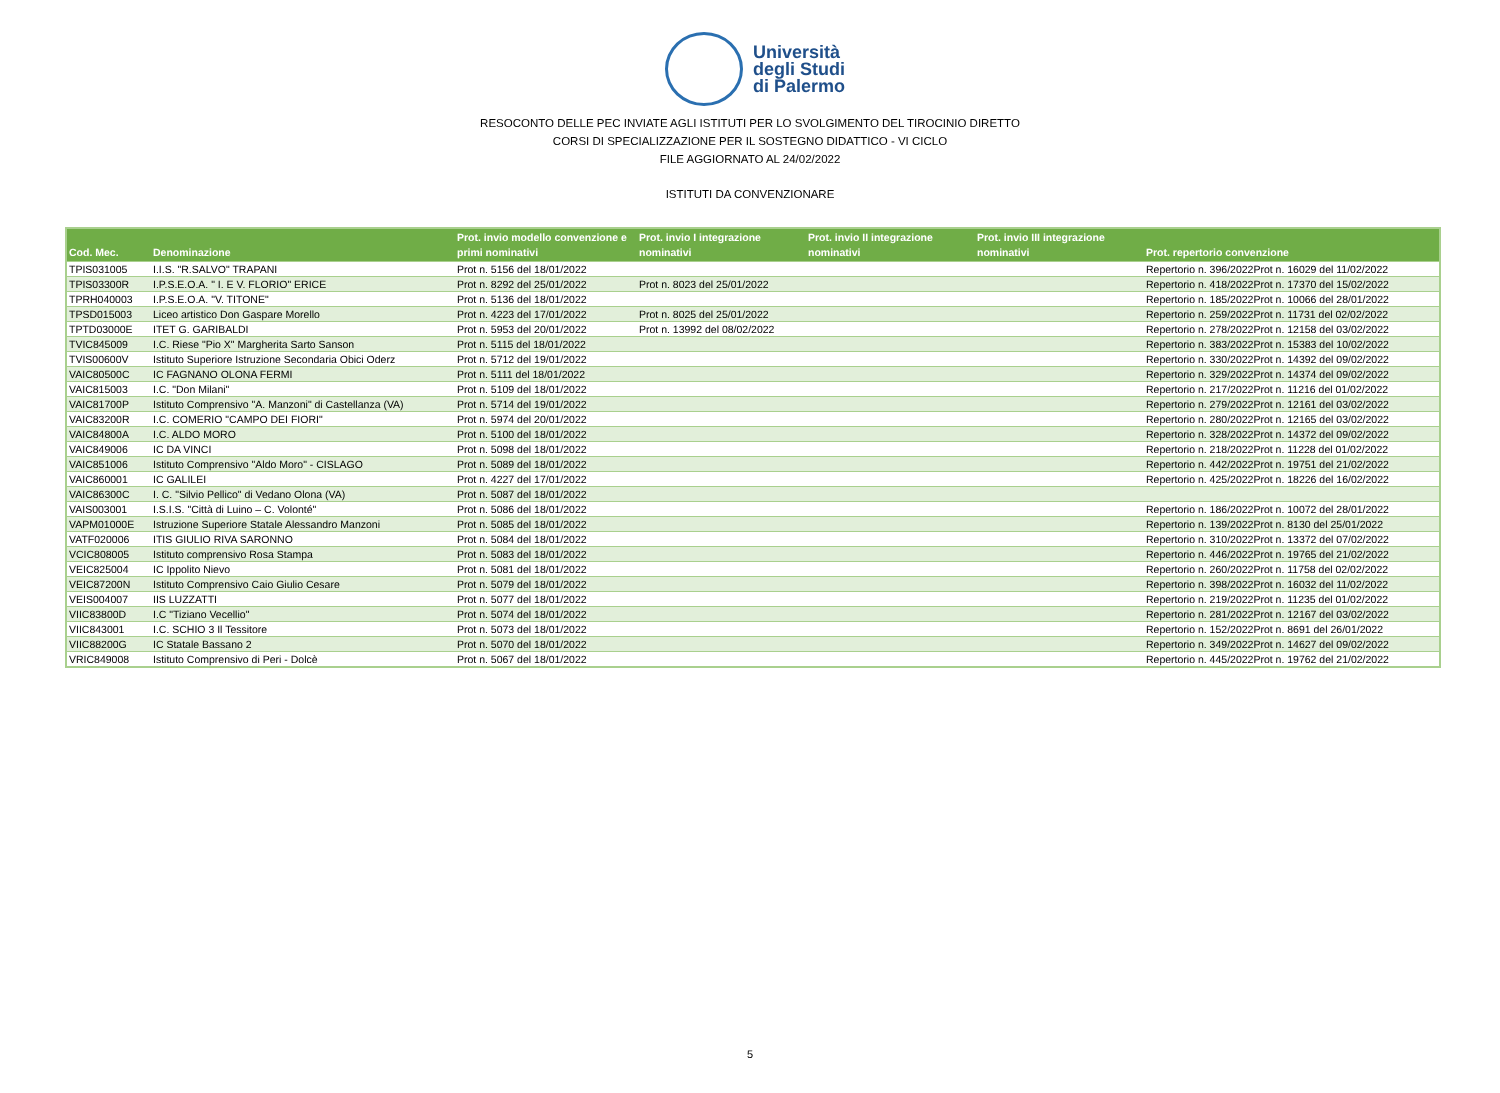Università
degli Studi
di Palermo
RESOCONTO DELLE PEC INVIATE AGLI ISTITUTI PER LO SVOLGIMENTO DEL TIROCINIO DIRETTO
CORSI DI SPECIALIZZAZIONE PER IL SOSTEGNO DIDATTICO - VI CICLO
FILE AGGIORNATO AL 24/02/2022
ISTITUTI DA CONVENZIONARE
| Cod. Mec. | Denominazione | Prot. invio modello convenzione e primi nominativi | Prot. invio I integrazione nominativi | Prot. invio II integrazione nominativi | Prot. invio III integrazione nominativi | Prot. repertorio convenzione |
| --- | --- | --- | --- | --- | --- | --- |
| TPIS031005 | I.I.S. "R.SALVO" TRAPANI | Prot n. 5156 del 18/01/2022 | | | | Repertorio n. 396/2022Prot n. 16029 del 11/02/2022 |
| TPIS03300R | I.P.S.E.O.A. " I. E V. FLORIO" ERICE | Prot n. 8292 del 25/01/2022 | Prot n. 8023 del 25/01/2022 | | | Repertorio n. 418/2022Prot n. 17370 del 15/02/2022 |
| TPRH040003 | I.P.S.E.O.A. "V. TITONE" | Prot n. 5136 del 18/01/2022 | | | | Repertorio n. 185/2022Prot n. 10066 del 28/01/2022 |
| TPSD015003 | Liceo artistico Don Gaspare Morello | Prot n. 4223 del 17/01/2022 | Prot n. 8025 del 25/01/2022 | | | Repertorio n. 259/2022Prot n. 11731 del 02/02/2022 |
| TPTD03000E | ITET G. GARIBALDI | Prot n. 5953 del 20/01/2022 | Prot n. 13992 del 08/02/2022 | | | Repertorio n. 278/2022Prot n. 12158 del 03/02/2022 |
| TVIC845009 | I.C. Riese "Pio X" Margherita Sarto Sanson | Prot n. 5115 del 18/01/2022 | | | | Repertorio n. 383/2022Prot n. 15383 del 10/02/2022 |
| TVIS00600V | Istituto Superiore Istruzione Secondaria Obici Oderz | Prot n. 5712 del 19/01/2022 | | | | Repertorio n. 330/2022Prot n. 14392 del 09/02/2022 |
| VAIC80500C | IC FAGNANO OLONA FERMI | Prot n. 5111 del 18/01/2022 | | | | Repertorio n. 329/2022Prot n. 14374 del 09/02/2022 |
| VAIC815003 | I.C. "Don Milani" | Prot n. 5109 del 18/01/2022 | | | | Repertorio n. 217/2022Prot n. 11216 del 01/02/2022 |
| VAIC81700P | Istituto Comprensivo "A. Manzoni" di Castellanza (VA) | Prot n. 5714 del 19/01/2022 | | | | Repertorio n. 279/2022Prot n. 12161 del 03/02/2022 |
| VAIC83200R | I.C. COMERIO "CAMPO DEI FIORI" | Prot n. 5974 del 20/01/2022 | | | | Repertorio n. 280/2022Prot n. 12165 del 03/02/2022 |
| VAIC84800A | I.C. ALDO MORO | Prot n. 5100 del 18/01/2022 | | | | Repertorio n. 328/2022Prot n. 14372 del 09/02/2022 |
| VAIC849006 | IC DA VINCI | Prot n. 5098 del 18/01/2022 | | | | Repertorio n. 218/2022Prot n. 11228 del 01/02/2022 |
| VAIC851006 | Istituto Comprensivo "Aldo Moro" - CISLAGO | Prot n. 5089 del 18/01/2022 | | | | Repertorio n. 442/2022Prot n. 19751 del 21/02/2022 |
| VAIC860001 | IC GALILEI | Prot n. 4227 del 17/01/2022 | | | | Repertorio n. 425/2022Prot n. 18226 del 16/02/2022 |
| VAIC86300C | I. C. "Silvio Pellico" di Vedano Olona (VA) | Prot n. 5087 del 18/01/2022 | | | | |
| VAIS003001 | I.S.I.S. "Città di Luino – C. Volonté" | Prot n. 5086 del 18/01/2022 | | | | Repertorio n. 186/2022Prot n. 10072 del 28/01/2022 |
| VAPM01000E | Istruzione Superiore Statale Alessandro Manzoni | Prot n. 5085 del 18/01/2022 | | | | Repertorio n. 139/2022Prot n. 8130 del 25/01/2022 |
| VATF020006 | ITIS GIULIO RIVA SARONNO | Prot n. 5084 del 18/01/2022 | | | | Repertorio n. 310/2022Prot n. 13372 del 07/02/2022 |
| VCIC808005 | Istituto comprensivo Rosa Stampa | Prot n. 5083 del 18/01/2022 | | | | Repertorio n. 446/2022Prot n. 19765 del 21/02/2022 |
| VEIC825004 | IC Ippolito Nievo | Prot n. 5081 del 18/01/2022 | | | | Repertorio n. 260/2022Prot n. 11758 del 02/02/2022 |
| VEIC87200N | Istituto Comprensivo Caio Giulio Cesare | Prot n. 5079 del 18/01/2022 | | | | Repertorio n. 398/2022Prot n. 16032 del 11/02/2022 |
| VEIS004007 | IIS LUZZATTI | Prot n. 5077 del 18/01/2022 | | | | Repertorio n. 219/2022Prot n. 11235 del 01/02/2022 |
| VIIC83800D | I.C "Tiziano Vecellio" | Prot n. 5074 del 18/01/2022 | | | | Repertorio n. 281/2022Prot n. 12167 del 03/02/2022 |
| VIIC843001 | I.C. SCHIO 3 Il Tessitore | Prot n. 5073 del 18/01/2022 | | | | Repertorio n. 152/2022Prot n. 8691 del 26/01/2022 |
| VIIC88200G | IC Statale Bassano 2 | Prot n. 5070 del 18/01/2022 | | | | Repertorio n. 349/2022Prot n. 14627 del 09/02/2022 |
| VRIC849008 | Istituto Comprensivo di Peri - Dolcè | Prot n. 5067 del 18/01/2022 | | | | Repertorio n. 445/2022Prot n. 19762 del 21/02/2022 |
5